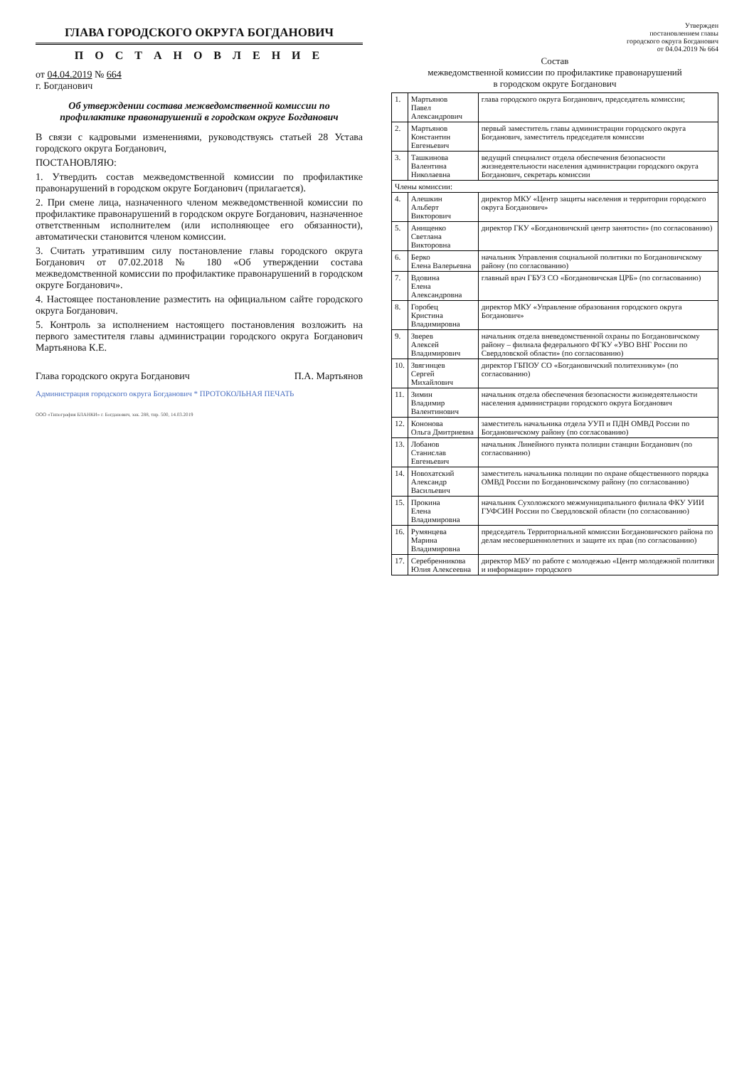ГЛАВА ГОРОДСКОГО ОКРУГА БОГДАНОВИЧ
П О С Т А Н О В Л Е Н И Е
от 04.04.2019 № 664
г. Богданович
Об утверждении состава межведомственной комиссии по профилактике правонарушений в городском округе Богданович
В связи с кадровыми изменениями, руководствуясь статьей 28 Устава городского округа Богданович,
ПОСТАНОВЛЯЮ:
1. Утвердить состав межведомственной комиссии по профилактике правонарушений в городском округе Богданович (прилагается).
2. При смене лица, назначенного членом межведомственной комиссии по профилактике правонарушений в городском округе Богданович, назначенное ответственным исполнителем (или исполняющее его обязанности), автоматически становится членом комиссии.
3. Считать утратившим силу постановление главы городского округа Богданович от 07.02.2018 № 180 «Об утверждении состава межведомственной комиссии по профилактике правонарушений в городском округе Богданович».
4. Настоящее постановление разместить на официальном сайте городского округа Богданович.
5. Контроль за исполнением настоящего постановления возложить на первого заместителя главы администрации городского округа Богданович Мартьянова К.Е.
Глава городского округа Богданович П.А. Мартьянов
Администрация городского округа Богданович * ПРОТОКОЛЬНАЯ ПЕЧАТЬ
ООО «Типография БЛАНКИ» г. Богданович, зак. 288, тир. 500, 14.03.2019
Утвержден
постановлением главы
городского округа Богданович
от 04.04.2019 № 664
Состав
межведомственной комиссии по профилактике правонарушений
в городском округе Богданович
| 1. | Мартьянов Павел Александрович | глава городского округа Богданович, председатель комиссии; |
| 2. | Мартьянов Константин Евгеньевич | первый заместитель главы администрации городского округа Богданович, заместитель председателя комиссии |
| 3. | Ташкинова Валентина Николаевна | ведущий специалист отдела обеспечения безопасности жизнедеятельности населения администрации городского округа Богданович, секретарь комиссии |
| Члены комиссии: | | |
| 4. | Алешкин Альберт Викторович | директор МКУ «Центр защиты населения и территории городского округа Богданович» |
| 5. | Анищенко Светлана Викторовна | директор ГКУ «Богдановичский центр занятости» (по согласованию) |
| 6. | Берко Елена Валерьевна | начальник Управления социальной политики по Богдановичскому району (по согласованию) |
| 7. | Вдовина Елена Александровна | главный врач ГБУЗ СО «Богдановичская ЦРБ» (по согласованию) |
| 8. | Горобец Кристина Владимировна | директор МКУ «Управление образования городского округа Богданович» |
| 9. | Зверев Алексей Владимирович | начальник отдела вневедомственной охраны по Богдановичскому району – филиала федерального ФГКУ «УВО ВНГ России по Свердловской области» (по согласованию) |
| 10. | Звягинцев Сергей Михайлович | директор ГБПОУ СО «Богдановичский политехникум» (по согласованию) |
| 11. | Зимин Владимир Валентинович | начальник отдела обеспечения безопасности жизнедеятельности населения администрации городского округа Богданович |
| 12. | Кононова Ольга Дмитриевна | заместитель начальника отдела УУП и ПДН ОМВД России по Богдановичскому району (по согласованию) |
| 13. | Лобанов Станислав Евгеньевич | начальник Линейного пункта полиции станции Богданович (по согласованию) |
| 14. | Новохатский Александр Васильевич | заместитель начальника полиции по охране общественного порядка ОМВД России по Богдановичскому району (по согласованию) |
| 15. | Прокина Елена Владимировна | начальник Сухоложского межмуниципального филиала ФКУ УИИ ГУФСИН России по Свердловской области (по согласованию) |
| 16. | Румянцева Марина Владимировна | председатель Территориальной комиссии Богдановичского района по делам несовершеннолетних и защите их прав (по согласованию) |
| 17. | Серебренникова Юлия Алексеевна | директор МБУ по работе с молодежью «Центр молодежной политики и информации» городского |